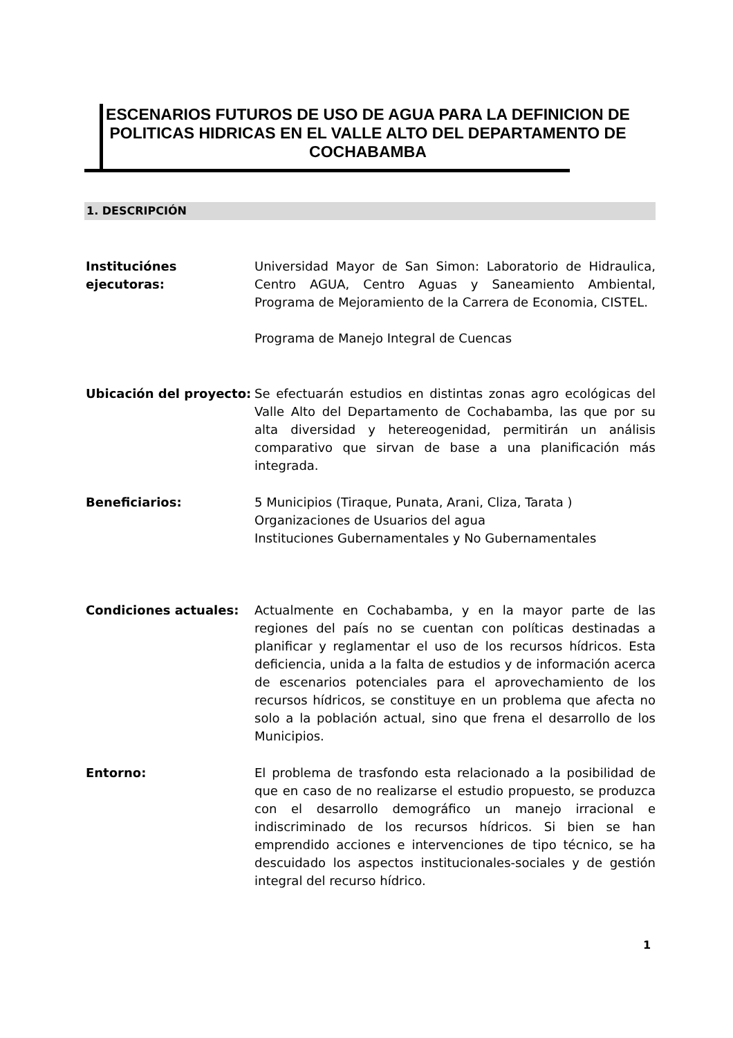ESCENARIOS FUTUROS DE USO DE AGUA PARA LA DEFINICION DE POLITICAS HIDRICAS EN EL VALLE ALTO DEL DEPARTAMENTO DE COCHABAMBA
1. DESCRIPCIÓN
Instituciónes ejecutoras:
Universidad Mayor de San Simon: Laboratorio de Hidraulica, Centro AGUA, Centro Aguas y Saneamiento Ambiental, Programa de Mejoramiento de la Carrera de Economia, CISTEL.
Programa de Manejo Integral de Cuencas
Ubicación del proyecto:
Se efectuarán estudios en distintas zonas agro ecológicas del Valle Alto del Departamento de Cochabamba, las que por su alta diversidad y hetereogenidad, permitirán un análisis comparativo que sirvan de base a una planificación más integrada.
Beneficiarios: 5 Municipios (Tiraque, Punata, Arani, Cliza, Tarata )
Organizaciones de Usuarios del agua
Instituciones Gubernamentales y No Gubernamentales
Condiciones actuales: Actualmente en Cochabamba, y en la mayor parte de las regiones del país no se cuentan con políticas destinadas a planificar y reglamentar el uso de los recursos hídricos. Esta deficiencia, unida a la falta de estudios y de información acerca de escenarios potenciales para el aprovechamiento de los recursos hídricos, se constituye en un problema que afecta no solo a la población actual, sino que frena el desarrollo de los Municipios.
Entorno: El problema de trasfondo esta relacionado a la posibilidad de que en caso de no realizarse el estudio propuesto, se produzca con el desarrollo demográfico un manejo irracional e indiscriminado de los recursos hídricos. Si bien se han emprendido acciones e intervenciones de tipo técnico, se ha descuidado los aspectos institucionales-sociales y de gestión integral del recurso hídrico.
1